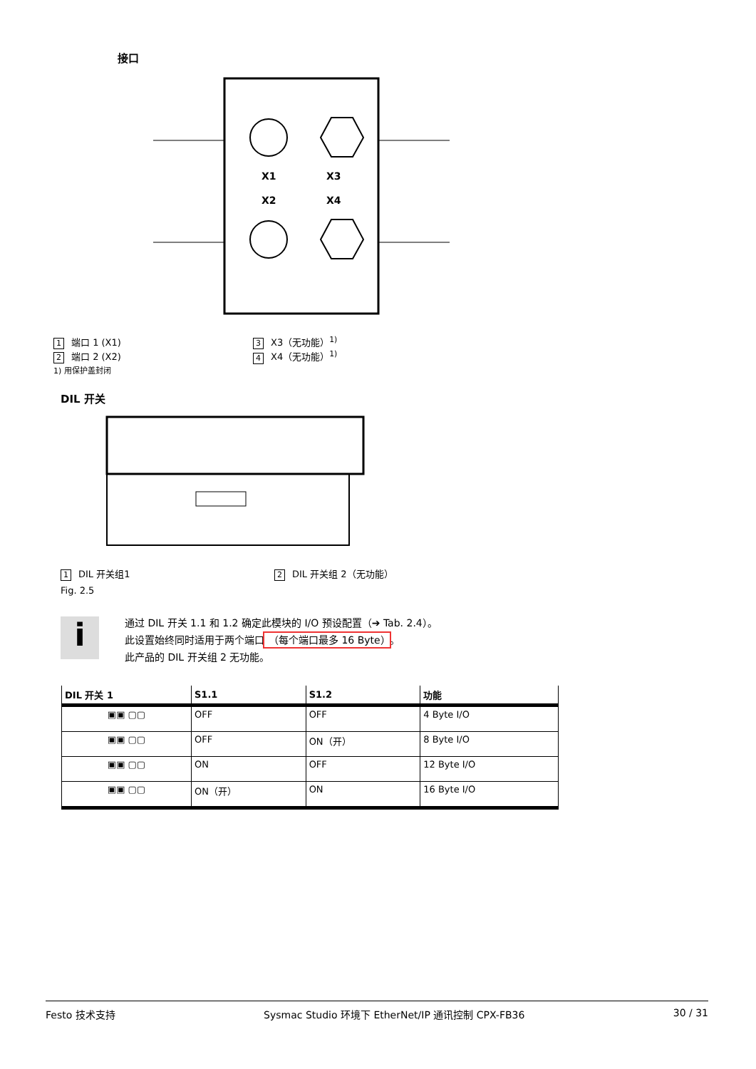接口
X1
X3
X2
X4
1 端口 1 (X1)
3 X3（无功能）<sup>1)</sup>
2 端口 2 (X2)
4 X4（无功能）<sup>1)</sup>
1) 用保护盖封闭
DIL 开关
1 DIL 开关组1
2 DIL 开关组 2（无功能）
Fig. 2.5
i
通过 DIL 开关 1.1 和 1.2 确定此模块的 I/O 预设配置（➔ Tab. 2.4）。
此设置始终同时适用于两个端口 （每个端口最多 16 Byte） 。
此产品的 DIL 开关组 2 无功能。
| DIL 开关 1 | S1.1 | S1.2 | 功能 |
| --- | --- | --- | --- |
| ▣▣ ▢▢ | OFF | OFF | 4 Byte I/O |
| ▣▣ ▢▢ | OFF | ON（开） | 8 Byte I/O |
| ▣▣ ▢▢ | ON | OFF | 12 Byte I/O |
| ▣▣ ▢▢ | ON（开） | ON | 16 Byte I/O |
Festo 技术支持 Sysmac Studio 环境下 EtherNet/IP 通讯控制 CPX-FB36 30 / 31